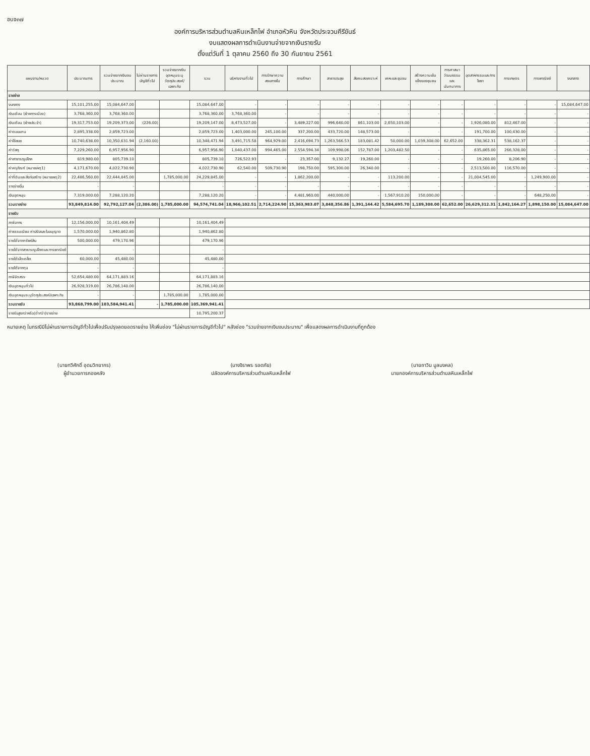อบจ๓๗
องค์การบริหารส่วนตำบลหินเหล็กไฟ อำเภอหัวหิน จังหวัดประจวบคีรีขันธ์
งบแสดงผลการดำเนินงานจ่ายจากเงินรายรับ
ตั้งแต่วันที่ 1 ตุลาคม 2560 ถึง 30 กันยายน 2561
| แผนงาน/หมวด | ประมาณการ | รวมจ่ายจากเงินงบประมาณ | ไม่ผ่านรายการบัญชีทั่วไป | รวมจ่ายจากเงินอุดหนุนระบุวัตถุประสงค์/เฉพาะกิจ | รวม | บริหารงานทั่วไป | การรักษาความสงบภายใน | การศึกษา | สาธารณสุข | สังคมสงเคราะห์ | เคหะและชุมชน | สร้างความเข้มแข็งของชุมชน | การศาสนาวัฒนธรรมและนันทนาการ | อุตสาหกรรมและการโยธา | การเกษตร | การพาณิชย์ | งบกลาง |
| --- | --- | --- | --- | --- | --- | --- | --- | --- | --- | --- | --- | --- | --- | --- | --- | --- | --- |
| รายจ่าย | | | | | | | | | | | | | | | | | |
| งบกลาง | 15,101,255.00 | 15,084,647.00 | | | 15,084,647.00 | - | - | - | - | - | - | - | - | - | - | - | 15,084,647.00 |
| เงินเดือน (ฝ่ายการเมือง) | 3,768,360.00 | 3,768,360.00 | | | 3,768,360.00 | 3,768,360.00 | - | - | - | - | - | - | - | - | - | - | - |
| เงินเดือน (ฝ่ายประจำ) | 19,317,753.00 | 19,209,373.00 | (226.00) | | 19,209,147.00 | 8,473,527.00 | - | 3,489,227.00 | 996,640.00 | 861,103.00 | 2,650,103.00 | - | - | 1,926,080.00 | 812,467.00 | - | - |
| ค่าตอบแทน | 2,895,338.00 | 2,859,723.00 | | | 2,859,723.00 | 1,403,000.00 | 245,100.00 | 337,200.00 | 433,720.00 | 148,573.00 | - | - | - | 191,700.00 | 100,430.00 | - | - |
| ค่าใช้สอย | 10,740,638.00 | 10,350,631.94 | (2,160.00) | | 10,348,471.94 | 3,491,715.58 | 964,929.00 | 2,416,694.73 | 1,263,566.53 | 183,081.42 | 50,000.00 | 1,039,308.00 | 62,652.00 | 338,362.31 | 538,162.37 | - | - |
| ค่าวัสดุ | 7,229,260.00 | 6,957,956.90 | | | 6,957,956.90 | 1,040,437.00 | 994,465.00 | 2,554,594.34 | 109,998.06 | 152,787.00 | 1,203,482.50 | - | - | 635,865.00 | 266,328.00 | - | - |
| ค่าสาธารณูปโภค | 819,980.00 | 805,739.10 | | | 805,739.10 | 726,522.93 | - | 23,357.00 | 9,132.27 | 19,260.00 | - | - | - | 19,260.00 | 8,206.90 | - | - |
| ค่าครุภัณฑ์ (หมายเหตุ1) | 4,171,670.00 | 4,022,730.90 | | | 4,022,730.90 | 62,540.00 | 509,730.90 | 198,750.00 | 595,300.00 | 26,340.00 | - | - | - | 2,513,500.00 | 116,570.00 | - | - |
| ค่าที่ดินและสิ่งก่อสร้าง (หมายเหตุ2) | 22,486,560.00 | 22,444,845.00 | | 1,785,000.00 | 24,229,845.00 | - | - | 1,862,200.00 | - | - | 113,200.00 | - | - | 21,004,545.00 | - | 1,249,900.00 | - |
| รายจ่ายอื่น | - | - | | | - | - | - | - | - | - | - | - | - | - | - | - | - |
| เงินอุดหนุน | 7,319,000.00 | 7,288,120.20 | | | 7,288,120.20 | - | - | 4,481,960.00 | 440,000.00 | - | 1,567,910.20 | 150,000.00 | - | - | - | 648,250.00 | - |
| รวมรายจ่าย | 93,849,814.00 | 92,792,127.04 | (2,386.00) | 1,785,000.00 | 94,574,741.04 | 18,966,102.51 | 2,714,224.90 | 15,363,983.07 | 3,848,356.86 | 1,391,144.42 | 5,584,695.70 | 1,189,308.00 | 62,652.00 | 26,629,312.31 | 1,842,164.27 | 1,898,150.00 | 15,084,647.00 |
| รายรับ | | | | | | | | | | | | | | | | | |
| ภาษีอากร | 12,156,000.00 | 10,161,404.49 | | | 10,161,404.49 | | | | | | | | | | | | |
| ค่าธรรมเนียม ค่าปรับและใบอนุญาต | 1,570,000.00 | 1,940,862.80 | | | 1,940,862.80 | | | | | | | | | | | | |
| รายได้จากทรัพย์สิน | 500,000.00 | 479,170.96 | | | 479,170.96 | | | | | | | | | | | | |
| รายได้จากสาธารณูปโภคและการพาณิชย์ | - | - | | | - | | | | | | | | | | | | |
| รายได้เบ็ดเตล็ด | 60,000.00 | 45,480.00 | | | 45,480.00 | | | | | | | | | | | | |
| รายได้จากทุน | - | - | | | - | | | | | | | | | | | | |
| ภาษีจัดสรร | 52,654,480.00 | 64,171,883.16 | | | 64,171,883.16 | | | | | | | | | | | | |
| เงินอุดหนุนทั่วไป | 26,928,319.00 | 26,786,140.00 | | | 26,786,140.00 | | | | | | | | | | | | |
| เงินอุดหนุนระบุวัตถุประสงค์/เฉพาะกิจ | - | - | | 1,785,000.00 | 1,785,000.00 | | | | | | | | | | | | |
| รวมรายรับ | 93,868,799.00 | 103,584,941.41 | - | 1,785,000.00 | 105,369,941.41 | | | | | | | | | | | | |
| รายรับสูงกว่าหรือ(ต่ำกว่า)รายจ่าย | | | | | 10,795,200.37 | | | | | | | | | | | | |
หมายเหตุ ในกรณีมีไม่ผ่านรายการบัญชีทั่วไปเพื่อปรับปรุงลดยอดรายจ่าย ให้เพิ่มช่อง "ไม่ผ่านรายการบัญชีทั่วไป" หลังช่อง "รวมจ่ายจากเงินงบประมาณ" เพื่อแสดงผลการดำเนินงานที่ถูกต้อง
(นายทวีศักดิ์ อุดมวิทยากร)
ผู้อำนวยการกองคลัง
(นางจิราพร รอดภัย)
ปลัดองค์การบริหารส่วนตำบลหินเหล็กไฟ
(นายถาวิน มูลมงคล)
นายกองค์การบริหารส่วนตำบลหินเหล็กไฟ